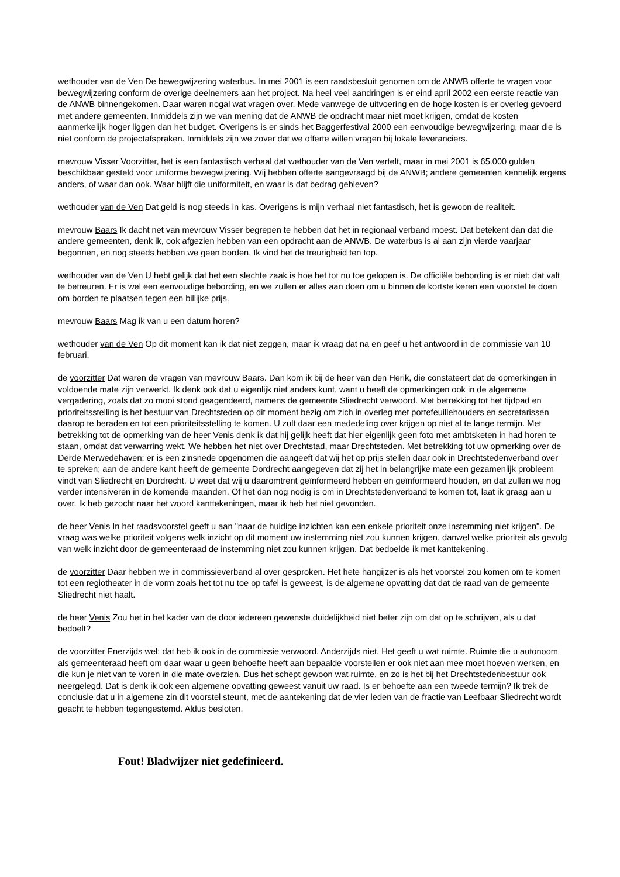wethouder van de Ven De bewegwijzering waterbus. In mei 2001 is een raadsbesluit genomen om de ANWB offerte te vragen voor bewegwijzering conform de overige deelnemers aan het project. Na heel veel aandringen is er eind april 2002 een eerste reactie van de ANWB binnengekomen. Daar waren nogal wat vragen over. Mede vanwege de uitvoering en de hoge kosten is er overleg gevoerd met andere gemeenten. Inmiddels zijn we van mening dat de ANWB de opdracht maar niet moet krijgen, omdat de kosten aanmerkelijk hoger liggen dan het budget. Overigens is er sinds het Baggerfestival 2000 een eenvoudige bewegwijzering, maar die is niet conform de projectafspraken. Inmiddels zijn we zover dat we offerte willen vragen bij lokale leveranciers.
mevrouw Visser Voorzitter, het is een fantastisch verhaal dat wethouder van de Ven vertelt, maar in mei 2001 is 65.000 gulden beschikbaar gesteld voor uniforme bewegwijzering. Wij hebben offerte aangevraagd bij de ANWB; andere gemeenten kennelijk ergens anders, of waar dan ook. Waar blijft die uniformiteit, en waar is dat bedrag gebleven?
wethouder van de Ven Dat geld is nog steeds in kas. Overigens is mijn verhaal niet fantastisch, het is gewoon de realiteit.
mevrouw Baars Ik dacht net van mevrouw Visser begrepen te hebben dat het in regionaal verband moest. Dat betekent dan dat die andere gemeenten, denk ik, ook afgezien hebben van een opdracht aan de ANWB. De waterbus is al aan zijn vierde vaarjaar begonnen, en nog steeds hebben we geen borden. Ik vind het de treurigheid ten top.
wethouder van de Ven U hebt gelijk dat het een slechte zaak is hoe het tot nu toe gelopen is. De officiële bebording is er niet; dat valt te betreuren. Er is wel een eenvoudige bebording, en we zullen er alles aan doen om u binnen de kortste keren een voorstel te doen om borden te plaatsen tegen een billijke prijs.
mevrouw Baars Mag ik van u een datum horen?
wethouder van de Ven Op dit moment kan ik dat niet zeggen, maar ik vraag dat na en geef u het antwoord in de commissie van 10 februari.
de voorzitter Dat waren de vragen van mevrouw Baars. Dan kom ik bij de heer van den Herik, die constateert dat de opmerkingen in voldoende mate zijn verwerkt. Ik denk ook dat u eigenlijk niet anders kunt, want u heeft de opmerkingen ook in de algemene vergadering, zoals dat zo mooi stond geagendeerd, namens de gemeente Sliedrecht verwoord. Met betrekking tot het tijdpad en prioriteitsstelling is het bestuur van Drechtsteden op dit moment bezig om zich in overleg met portefeuillehouders en secretarissen daarop te beraden en tot een prioriteitsstelling te komen. U zult daar een mededeling over krijgen op niet al te lange termijn. Met betrekking tot de opmerking van de heer Venis denk ik dat hij gelijk heeft dat hier eigenlijk geen foto met ambtsketen in had horen te staan, omdat dat verwarring wekt. We hebben het niet over Drechtstad, maar Drechtsteden. Met betrekking tot uw opmerking over de Derde Merwedehaven: er is een zinsnede opgenomen die aangeeft dat wij het op prijs stellen daar ook in Drechtstedenverband over te spreken; aan de andere kant heeft de gemeente Dordrecht aangegeven dat zij het in belangrijke mate een gezamenlijk probleem vindt van Sliedrecht en Dordrecht. U weet dat wij u daaromtrent geïnformeerd hebben en geïnformeerd houden, en dat zullen we nog verder intensiveren in de komende maanden. Of het dan nog nodig is om in Drechtstedenverband te komen tot, laat ik graag aan u over. Ik heb gezocht naar het woord kanttekeningen, maar ik heb het niet gevonden.
de heer Venis In het raadsvoorstel geeft u aan "naar de huidige inzichten kan een enkele prioriteit onze instemming niet krijgen". De vraag was welke prioriteit volgens welk inzicht op dit moment uw instemming niet zou kunnen krijgen, danwel welke prioriteit als gevolg van welk inzicht door de gemeenteraad de instemming niet zou kunnen krijgen. Dat bedoelde ik met kanttekening.
de voorzitter Daar hebben we in commissieverband al over gesproken. Het hete hangijzer is als het voorstel zou komen om te komen tot een regiotheater in de vorm zoals het tot nu toe op tafel is geweest, is de algemene opvatting dat dat de raad van de gemeente Sliedrecht niet haalt.
de heer Venis Zou het in het kader van de door iedereen gewenste duidelijkheid niet beter zijn om dat op te schrijven, als u dat bedoelt?
de voorzitter Enerzijds wel; dat heb ik ook in de commissie verwoord. Anderzijds niet. Het geeft u wat ruimte. Ruimte die u autonoom als gemeenteraad heeft om daar waar u geen behoefte heeft aan bepaalde voorstellen er ook niet aan mee moet hoeven werken, en die kun je niet van te voren in die mate overzien. Dus het schept gewoon wat ruimte, en zo is het bij het Drechtstedenbestuur ook neergelegd. Dat is denk ik ook een algemene opvatting geweest vanuit uw raad. Is er behoefte aan een tweede termijn? Ik trek de conclusie dat u in algemene zin dit voorstel steunt, met de aantekening dat de vier leden van de fractie van Leefbaar Sliedrecht wordt geacht te hebben tegengestemd. Aldus besloten.
Fout! Bladwijzer niet gedefinieerd.